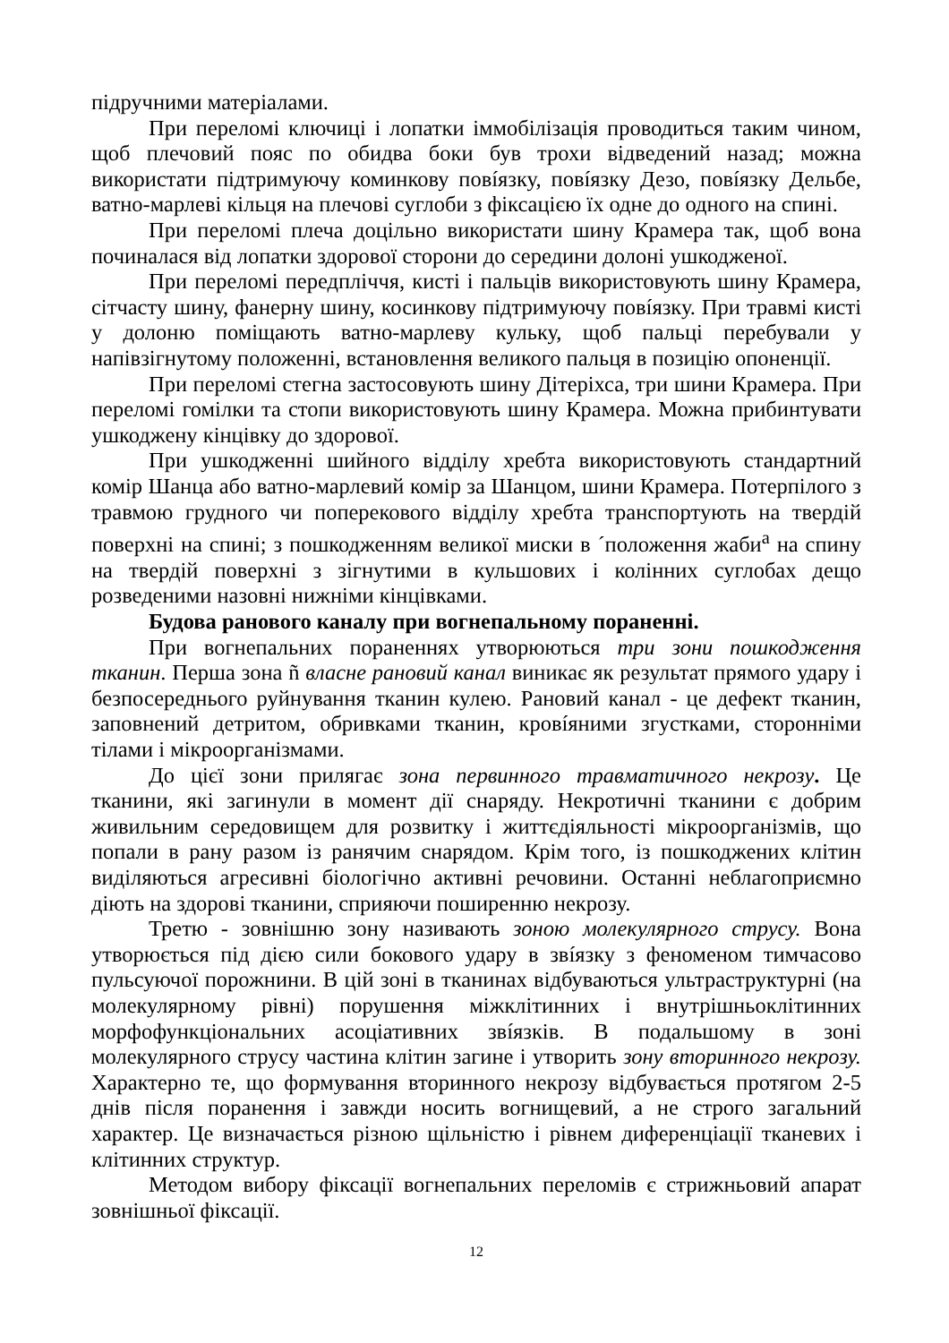підручними матеріалами.
При переломі ключиці і лопатки іммобілізація проводиться таким чином, щоб плечовий пояс по обидва боки був трохи відведений назад; можна використати підтримуючу коминкову повíязку, повíязку Дезо, повíязку Дельбе, ватно-марлеві кільця на плечові суглоби з фіксацією їх одне до одного на спині.
При переломі плеча доцільно використати шину Крамера так, щоб вона починалася від лопатки здорової сторони до середини долоні ушкодженої.
При переломі передпліччя, кисті і пальців використовують шину Крамера, сітчасту шину, фанерну шину, косинкову підтримуючу повíязку. При травмі кисті у долоню поміщають ватно-марлеву кульку, щоб пальці перебували у напівзігнутому положенні, встановлення великого пальця в позицію опоненції.
При переломі стегна застосовують шину Дітеріхса, три шини Крамера. При переломі гомілки та стопи використовують шину Крамера. Можна прибинтувати ушкоджену кінцівку до здорової.
При ушкодженні шийного відділу хребта використовують стандартний комір Шанца або ватно-марлевий комір за Шанцом, шини Крамера. Потерпілого з травмою грудного чи поперекового відділу хребта транспортують на твердій поверхні на спині; з пошкодженням великої миски в ´положення жаби<sup>a</sup> на спину на твердій поверхні з зігнутими в кульшових і колінних суглобах дещо розведеними назовні нижніми кінцівками.
Будова ранового каналу при вогнепальному пораненні.
При вогнепальних пораненнях утворюються три зони пошкодження тканин. Перша зона ñ власне рановий канал виникає як результат прямого удару і безпосереднього руйнування тканин кулею. Рановий канал - це дефект тканин, заповнений детритом, обривками тканин, кровíяними згустками, сторонніми тілами і мікроорганізмами.
До цієї зони прилягає зона первинного травматичного некрозу. Це тканини, які загинули в момент дії снаряду. Некротичні тканини є добрим живильним середовищем для розвитку і життєдіяльності мікроорганізмів, що попали в рану разом із ранячим снарядом. Крім того, із пошкоджених клітин виділяються агресивні біологічно активні речовини. Останні неблагоприємно діють на здорові тканини, сприяючи поширенню некрозу.
Третю - зовнішню зону називають зоною молекулярного струсу. Вона утворюється під дією сили бокового удару в звíязку з феноменом тимчасово пульсуючої порожнини. В цій зоні в тканинах відбуваються ультраструктурні (на молекулярному рівні) порушення міжклітинних і внутрішньоклітинних морфофункціональних асоціативних звíязків. В подальшому в зоні молекулярного струсу частина клітин загине і утворить зону вторинного некрозу. Характерно те, що формування вторинного некрозу відбувається протягом 2-5 днів після поранення і завжди носить вогнищевий, а не строго загальний характер. Це визначається різною щільністю і рівнем диференціації тканевих і клітинних структур.
Методом вибору фіксації вогнепальних переломів є стрижньовий апарат зовнішньої фіксації.
12